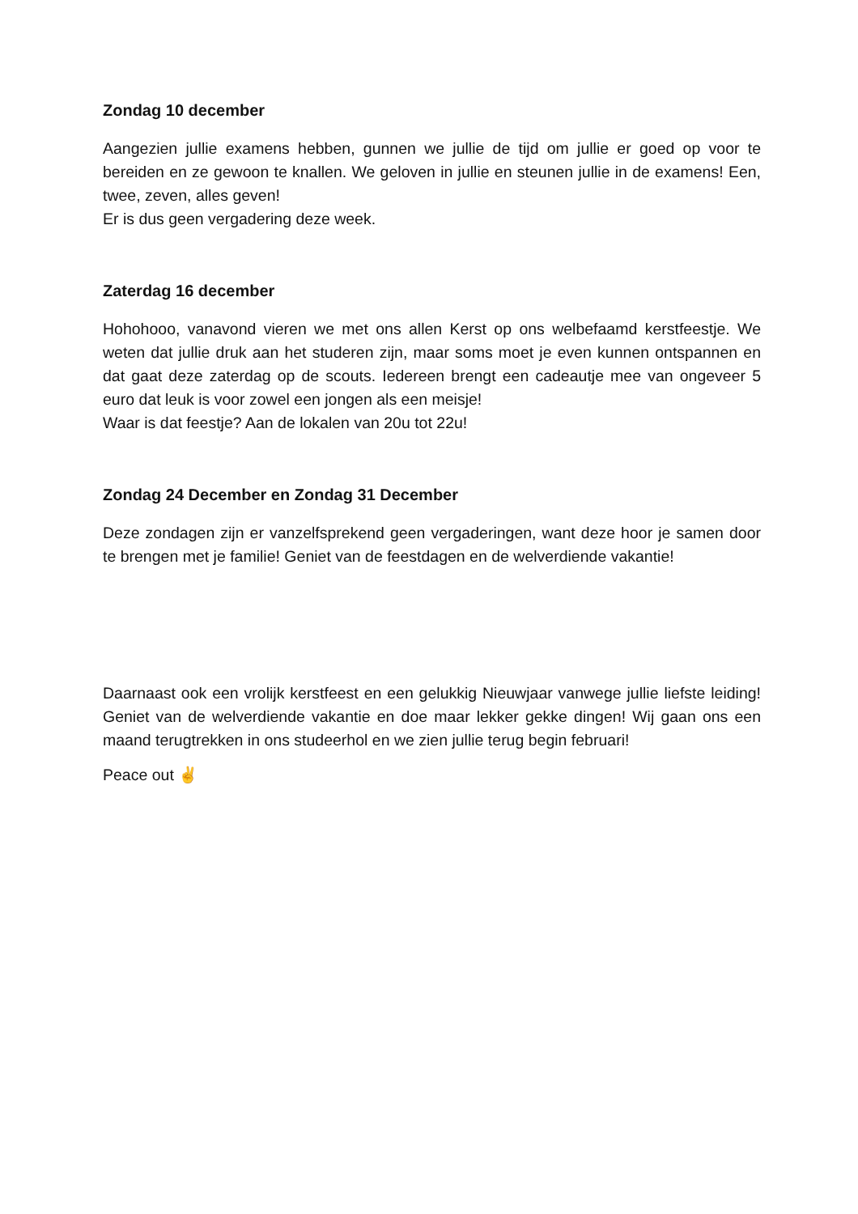Zondag 10 december
Aangezien jullie examens hebben, gunnen we jullie de tijd om jullie er goed op voor te bereiden en ze gewoon te knallen. We geloven in jullie en steunen jullie in de examens! Een, twee, zeven, alles geven!
Er is dus geen vergadering deze week.
Zaterdag 16 december
Hohohooo, vanavond vieren we met ons allen Kerst op ons welbefaamd kerstfeestje. We weten dat jullie druk aan het studeren zijn, maar soms moet je even kunnen ontspannen en dat gaat deze zaterdag op de scouts. Iedereen brengt een cadeautje mee van ongeveer 5 euro dat leuk is voor zowel een jongen als een meisje!
Waar is dat feestje? Aan de lokalen van 20u tot 22u!
Zondag 24 December en Zondag 31 December
Deze zondagen zijn er vanzelfsprekend geen vergaderingen, want deze hoor je samen door te brengen met je familie! Geniet van de feestdagen en de welverdiende vakantie!
Daarnaast ook een vrolijk kerstfeest en een gelukkig Nieuwjaar vanwege jullie liefste leiding! Geniet van de welverdiende vakantie en doe maar lekker gekke dingen! Wij gaan ons een maand terugtrekken in ons studeerhol en we zien jullie terug begin februari!
Peace out ✌